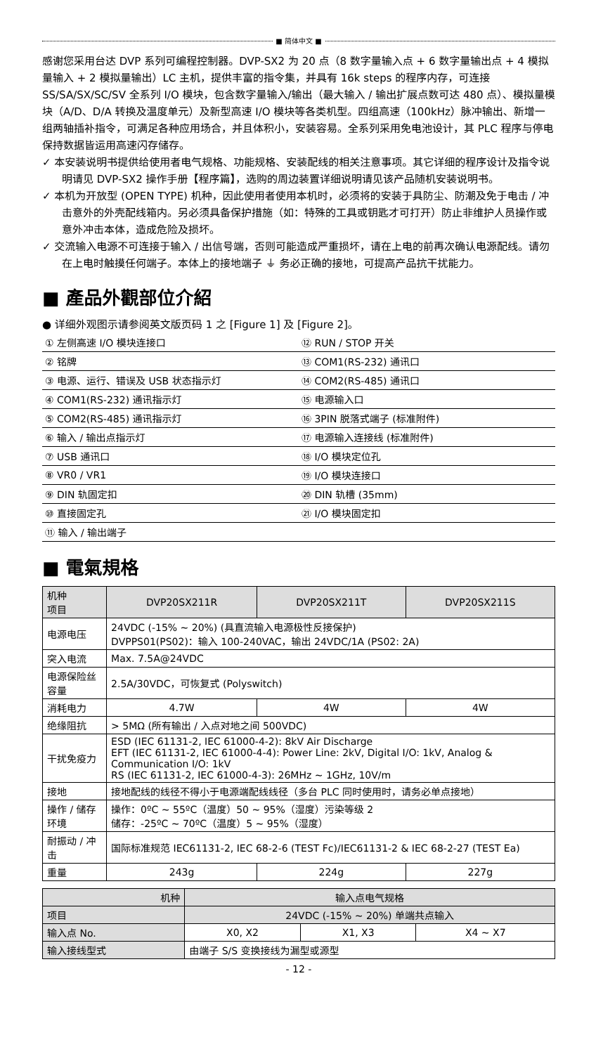■ 简体中文 ■
感谢您采用台达 DVP 系列可编程控制器。DVP-SX2 为 20 点（8 数字量输入点 + 6 数字量输出点 + 4 模拟量输入 + 2 模拟量输出）LC 主机，提供丰富的指令集，并具有 16k steps 的程序内存，可连接 SS/SA/SX/SC/SV 全系列 I/O 模块，包含数字量输入/输出（最大输入 / 输出扩展点数可达 480 点）、模拟量模块（A/D、D/A 转换及温度单元）及新型高速 I/O 模块等各类机型。四组高速（100kHz）脉冲输出、新增一组两轴插补指令，可满足各种应用场合，并且体积小，安装容易。全系列采用免电池设计，其 PLC 程序与停电保持数据皆运用高速闪存储存。
✓ 本安装说明书提供给使用者电气规格、功能规格、安装配线的相关注意事项。其它详细的程序设计及指令说明请见 DVP-SX2 操作手册【程序篇】，选购的周边装置详细说明请见该产品随机安装说明书。
✓ 本机为开放型 (OPEN TYPE) 机种，因此使用者使用本机时，必须将的安装于具防尘、防潮及免于电击 / 冲击意外的外壳配线箱内。另必须具备保护措施（如：特殊的工具或钥匙才可打开）防止非维护人员操作或意外冲击本体，造成危险及损坏。
✓ 交流输入电源不可连接于输入 / 出信号端，否则可能造成严重损坏，请在上电的前再次确认电源配线。请勿在上电时触摸任何端子。本体上的接地端子 ⏚ 务必正确的接地，可提高产品抗干扰能力。
■ 產品外觀部位介紹
● 详细外观图示请参阅英文版页码 1 之 [Figure 1] 及 [Figure 2]。
| ① 左侧高速 I/O 模块连接口 | ⑫ RUN / STOP 开关 |
| ② 铭牌 | ⑬ COM1(RS-232) 通讯口 |
| ③ 电源、运行、错误及 USB 状态指示灯 | ⑭ COM2(RS-485) 通讯口 |
| ④ COM1(RS-232) 通讯指示灯 | ⑮ 电源输入口 |
| ⑤ COM2(RS-485) 通讯指示灯 | ⑯ 3PIN 脱落式端子 (标准附件) |
| ⑥ 输入 / 输出点指示灯 | ⑰ 电源输入连接线 (标准附件) |
| ⑦ USB 通讯口 | ⑱ I/O 模块定位孔 |
| ⑧ VR0 / VR1 | ⑲ I/O 模块连接口 |
| ⑨ DIN 轨固定扣 | ⑳ DIN 轨槽 (35mm) |
| ⑩ 直接固定孔 | ㉑ I/O 模块固定扣 |
| ⑪ 输入 / 输出端子 | |
■ 電氣規格
| 机种 项目 | DVP20SX211R | DVP20SX211T | DVP20SX211S |
| --- | --- | --- | --- |
| 电源电压 | 24VDC (-15% ~ 20%) (具直流输入电源极性反接保护) DVPPS01(PS02)：输入 100-240VAC，输出 24VDC/1A (PS02: 2A) | | |
| 突入电流 | Max. 7.5A@24VDC | | |
| 电源保险丝容量 | 2.5A/30VDC，可恢复式 (Polyswitch) | | |
| 消耗电力 | 4.7W | 4W | 4W |
| 绝缘阻抗 | > 5MΩ (所有输出 / 入点对地之间 500VDC) | | |
| 干扰免疫力 | ESD (IEC 61131-2, IEC 61000-4-2): 8kV Air Discharge EFT (IEC 61131-2, IEC 61000-4-4): Power Line: 2kV, Digital I/O: 1kV, Analog & Communication I/O: 1kV RS (IEC 61131-2, IEC 61000-4-3): 26MHz ~ 1GHz, 10V/m | | |
| 接地 | 接地配线的线径不得小于电源端配线线径（多台 PLC 同时使用时，请务必单点接地） | | |
| 操作 / 储存环境 | 操作：0ºC ~ 55ºC（温度）50 ~ 95%（湿度）污染等级 2 储存：-25ºC ~ 70ºC（温度）5 ~ 95%（湿度） | | |
| 耐振动 / 冲击 | 国际标准规范 IEC61131-2, IEC 68-2-6 (TEST Fc)/IEC61131-2 & IEC 68-2-27 (TEST Ea) | | |
| 重量 | 243g | 224g | 227g |
| 机种 | 输入点电气规格 | | |
| --- | --- | --- | --- |
| 项目 | 24VDC (-15% ~ 20%) 单端共点输入 | | |
| 输入点 No. | X0, X2 | X1, X3 | X4 ~ X7 |
| 输入接线型式 | 由端子 S/S 变换接线为漏型或源型 | | |
- 12 -